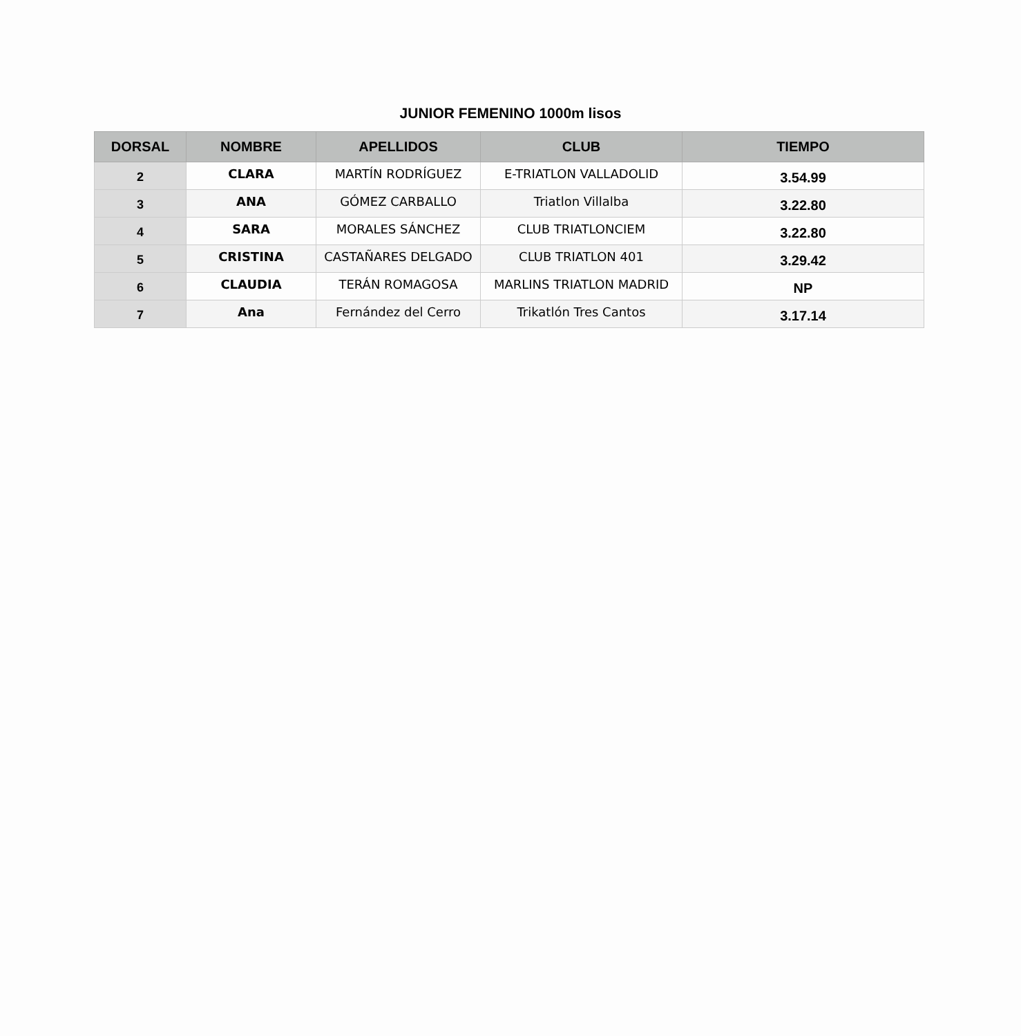JUNIOR FEMENINO 1000m lisos
| DORSAL | NOMBRE | APELLIDOS | CLUB | TIEMPO |
| --- | --- | --- | --- | --- |
| 2 | CLARA | MARTÍN RODRÍGUEZ | E-TRIATLON VALLADOLID | 3.54.99 |
| 3 | ANA | GÓMEZ CARBALLO | Triatlon Villalba | 3.22.80 |
| 4 | SARA | MORALES SÁNCHEZ | CLUB TRIATLONCIEM | 3.22.80 |
| 5 | CRISTINA | CASTAÑARES DELGADO | CLUB TRIATLON 401 | 3.29.42 |
| 6 | CLAUDIA | TERÁN ROMAGOSA | MARLINS TRIATLON MADRID | NP |
| 7 | Ana | Fernández del Cerro | Trikatlón Tres Cantos | 3.17.14 |